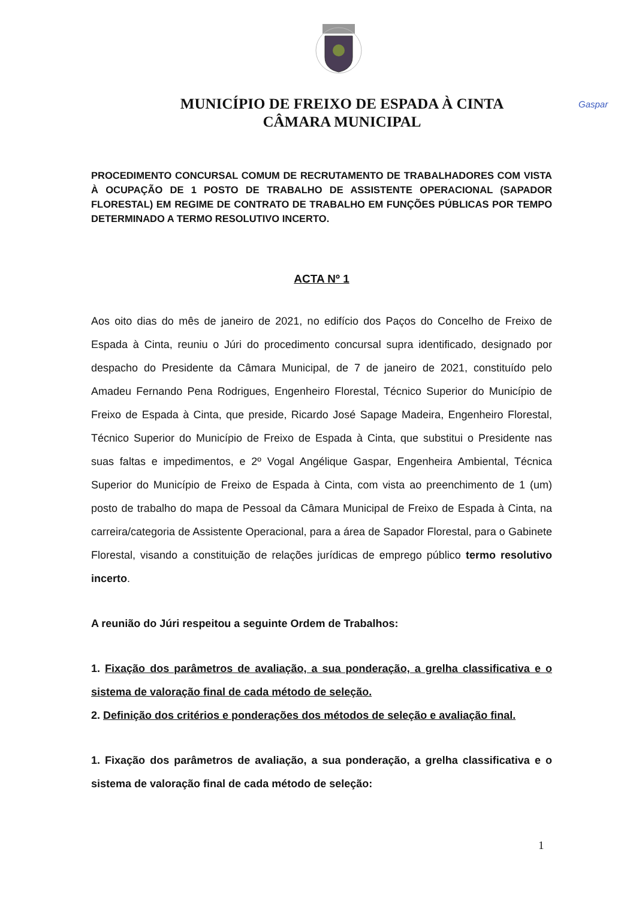Gaspar
MUNICÍPIO DE FREIXO DE ESPADA À CINTA
CÂMARA MUNICIPAL
PROCEDIMENTO CONCURSAL COMUM DE RECRUTAMENTO DE TRABALHADORES COM VISTA À OCUPAÇÃO DE 1 POSTO DE TRABALHO DE ASSISTENTE OPERACIONAL (SAPADOR FLORESTAL) EM REGIME DE CONTRATO DE TRABALHO EM FUNÇÕES PÚBLICAS POR TEMPO DETERMINADO A TERMO RESOLUTIVO INCERTO.
ACTA Nº 1
Aos oito dias do mês de janeiro de 2021, no edifício dos Paços do Concelho de Freixo de Espada à Cinta, reuniu o Júri do procedimento concursal supra identificado, designado por despacho do Presidente da Câmara Municipal, de 7 de janeiro de 2021, constituído pelo Amadeu Fernando Pena Rodrigues, Engenheiro Florestal, Técnico Superior do Município de Freixo de Espada à Cinta, que preside, Ricardo José Sapage Madeira, Engenheiro Florestal, Técnico Superior do Município de Freixo de Espada à Cinta, que substitui o Presidente nas suas faltas e impedimentos, e 2º Vogal Angélique Gaspar, Engenheira Ambiental, Técnica Superior do Município de Freixo de Espada à Cinta, com vista ao preenchimento de 1 (um) posto de trabalho do mapa de Pessoal da Câmara Municipal de Freixo de Espada à Cinta, na carreira/categoria de Assistente Operacional, para a área de Sapador Florestal, para o Gabinete Florestal, visando a constituição de relações jurídicas de emprego público termo resolutivo incerto.
A reunião do Júri respeitou a seguinte Ordem de Trabalhos:
1. Fixação dos parâmetros de avaliação, a sua ponderação, a grelha classificativa e o sistema de valoração final de cada método de seleção.
2. Definição dos critérios e ponderações dos métodos de seleção e avaliação final.
1. Fixação dos parâmetros de avaliação, a sua ponderação, a grelha classificativa e o sistema de valoração final de cada método de seleção:
1